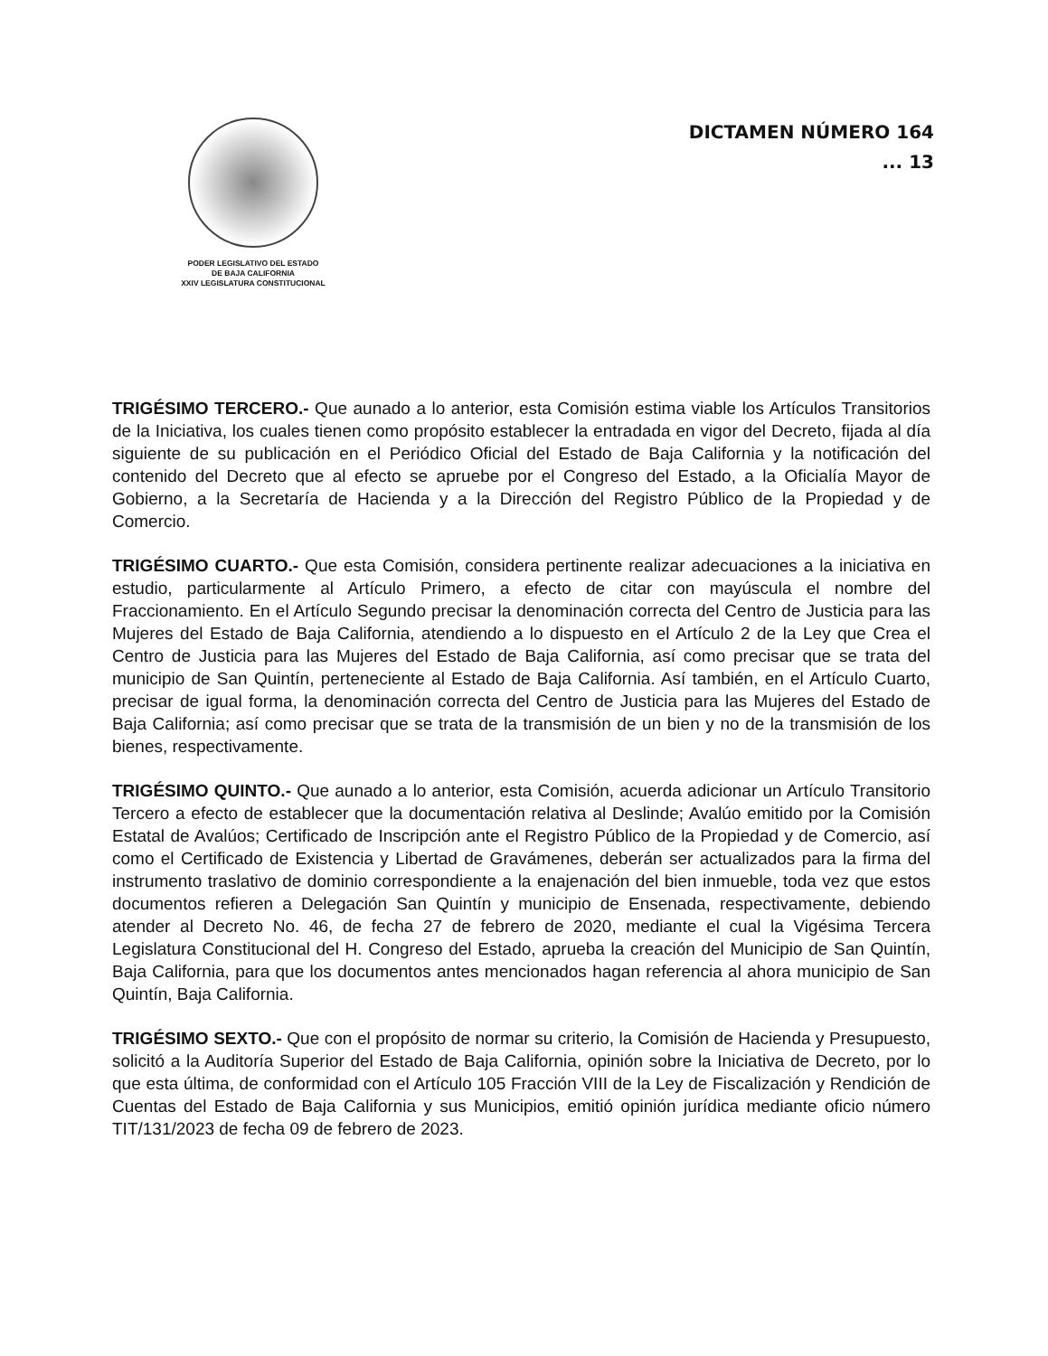PODER LEGISLATIVO DEL ESTADO
DE BAJA CALIFORNIA
XXIV LEGISLATURA CONSTITUCIONAL
DICTAMEN NÚMERO 164
... 13
TRIGÉSIMO TERCERO.- Que aunado a lo anterior, esta Comisión estima viable los Artículos Transitorios de la Iniciativa, los cuales tienen como propósito establecer la entradada en vigor del Decreto, fijada al día siguiente de su publicación en el Periódico Oficial del Estado de Baja California y la notificación del contenido del Decreto que al efecto se apruebe por el Congreso del Estado, a la Oficialía Mayor de Gobierno, a la Secretaría de Hacienda y a la Dirección del Registro Público de la Propiedad y de Comercio.
TRIGÉSIMO CUARTO.- Que esta Comisión, considera pertinente realizar adecuaciones a la iniciativa en estudio, particularmente al Artículo Primero, a efecto de citar con mayúscula el nombre del Fraccionamiento. En el Artículo Segundo precisar la denominación correcta del Centro de Justicia para las Mujeres del Estado de Baja California, atendiendo a lo dispuesto en el Artículo 2 de la Ley que Crea el Centro de Justicia para las Mujeres del Estado de Baja California, así como precisar que se trata del municipio de San Quintín, perteneciente al Estado de Baja California. Así también, en el Artículo Cuarto, precisar de igual forma, la denominación correcta del Centro de Justicia para las Mujeres del Estado de Baja California; así como precisar que se trata de la transmisión de un bien y no de la transmisión de los bienes, respectivamente.
TRIGÉSIMO QUINTO.- Que aunado a lo anterior, esta Comisión, acuerda adicionar un Artículo Transitorio Tercero a efecto de establecer que la documentación relativa al Deslinde; Avalúo emitido por la Comisión Estatal de Avalúos; Certificado de Inscripción ante el Registro Público de la Propiedad y de Comercio, así como el Certificado de Existencia y Libertad de Gravámenes, deberán ser actualizados para la firma del instrumento traslativo de dominio correspondiente a la enajenación del bien inmueble, toda vez que estos documentos refieren a Delegación San Quintín y municipio de Ensenada, respectivamente, debiendo atender al Decreto No. 46, de fecha 27 de febrero de 2020, mediante el cual la Vigésima Tercera Legislatura Constitucional del H. Congreso del Estado, aprueba la creación del Municipio de San Quintín, Baja California, para que los documentos antes mencionados hagan referencia al ahora municipio de San Quintín, Baja California.
TRIGÉSIMO SEXTO.- Que con el propósito de normar su criterio, la Comisión de Hacienda y Presupuesto, solicitó a la Auditoría Superior del Estado de Baja California, opinión sobre la Iniciativa de Decreto, por lo que esta última, de conformidad con el Artículo 105 Fracción VIII de la Ley de Fiscalización y Rendición de Cuentas del Estado de Baja California y sus Municipios, emitió opinión jurídica mediante oficio número TIT/131/2023 de fecha 09 de febrero de 2023.